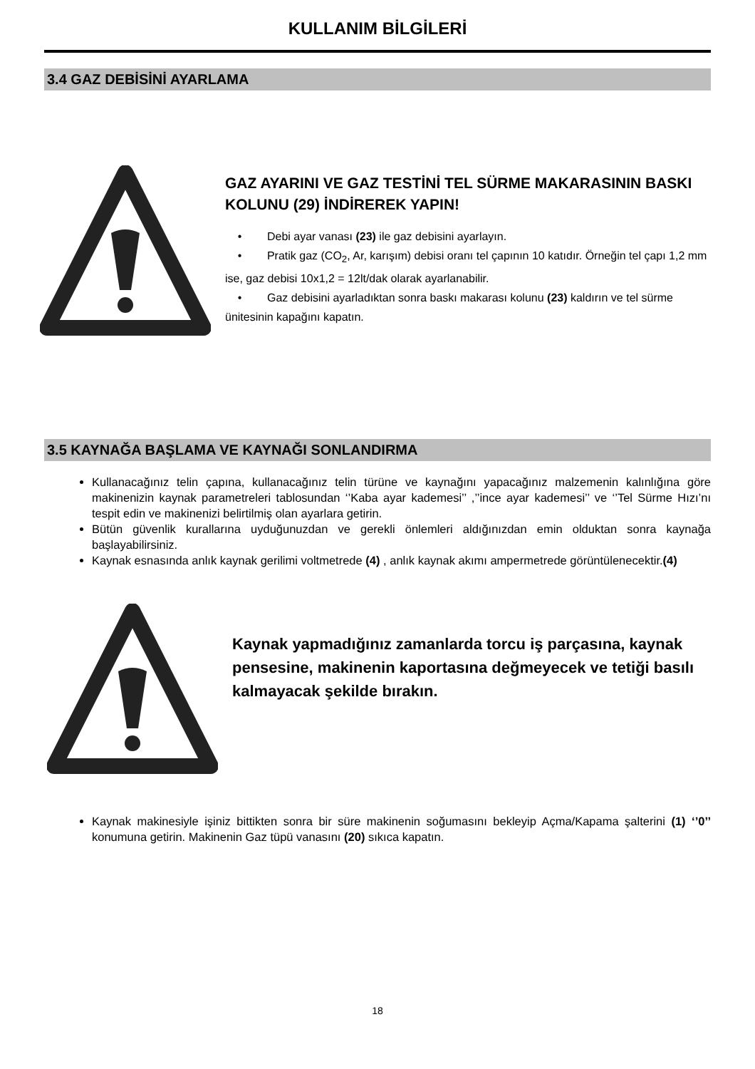KULLANIM BİLGİLERİ
3.4 GAZ DEBİSİNİ AYARLAMA
GAZ AYARINI VE GAZ TESTİNİ TEL SÜRME MAKARASININ BASKI KOLUNU (29) İNDİREREK YAPIN!
• Debi ayar vanası (23) ile gaz debisini ayarlayın.
• Pratik gaz (CO<sub>2</sub>, Ar, karışım) debisi oranı tel çapının 10 katıdır. Örneğin tel çapı 1,2 mm ise, gaz debisi 10x1,2 = 12lt/dak olarak ayarlanabilir.
• Gaz debisini ayarladıktan sonra baskı makarası kolunu (23) kaldırın ve tel sürme ünitesinin kapağını kapatın.
3.5 KAYNAĞA BAŞLAMA VE KAYNAĞI SONLANDIRMA
Kullanacağınız telin çapına, kullanacağınız telin türüne ve kaynağını yapacağınız malzemenin kalınlığına göre makinenizin kaynak parametreleri tablosundan ‘’Kaba ayar kademesi’’ ,’’ince ayar kademesi’’ ve ‘’Tel Sürme Hızı’nı tespit edin ve makinenizi belirtilmiş olan ayarlara getirin.
Bütün güvenlik kurallarına uyduğunuzdan ve gerekli önlemleri aldığınızdan emin olduktan sonra kaynağa başlayabilirsiniz.
Kaynak esnasında anlık kaynak gerilimi voltmetrede (4) , anlık kaynak akımı ampermetrede görüntülenecektir.(4)
Kaynak yapmadığınız zamanlarda torcu iş parçasına, kaynak pensesine, makinenin kaportasına değmeyecek ve tetiği basılı kalmayacak şekilde bırakın.
Kaynak makinesiyle işiniz bittikten sonra bir süre makinenin soğumasını bekleyip Açma/Kapama şalterini (1) ‘’0’’ konumuna getirin. Makinenin Gaz tüpü vanasını (20) sıkıca kapatın.
18